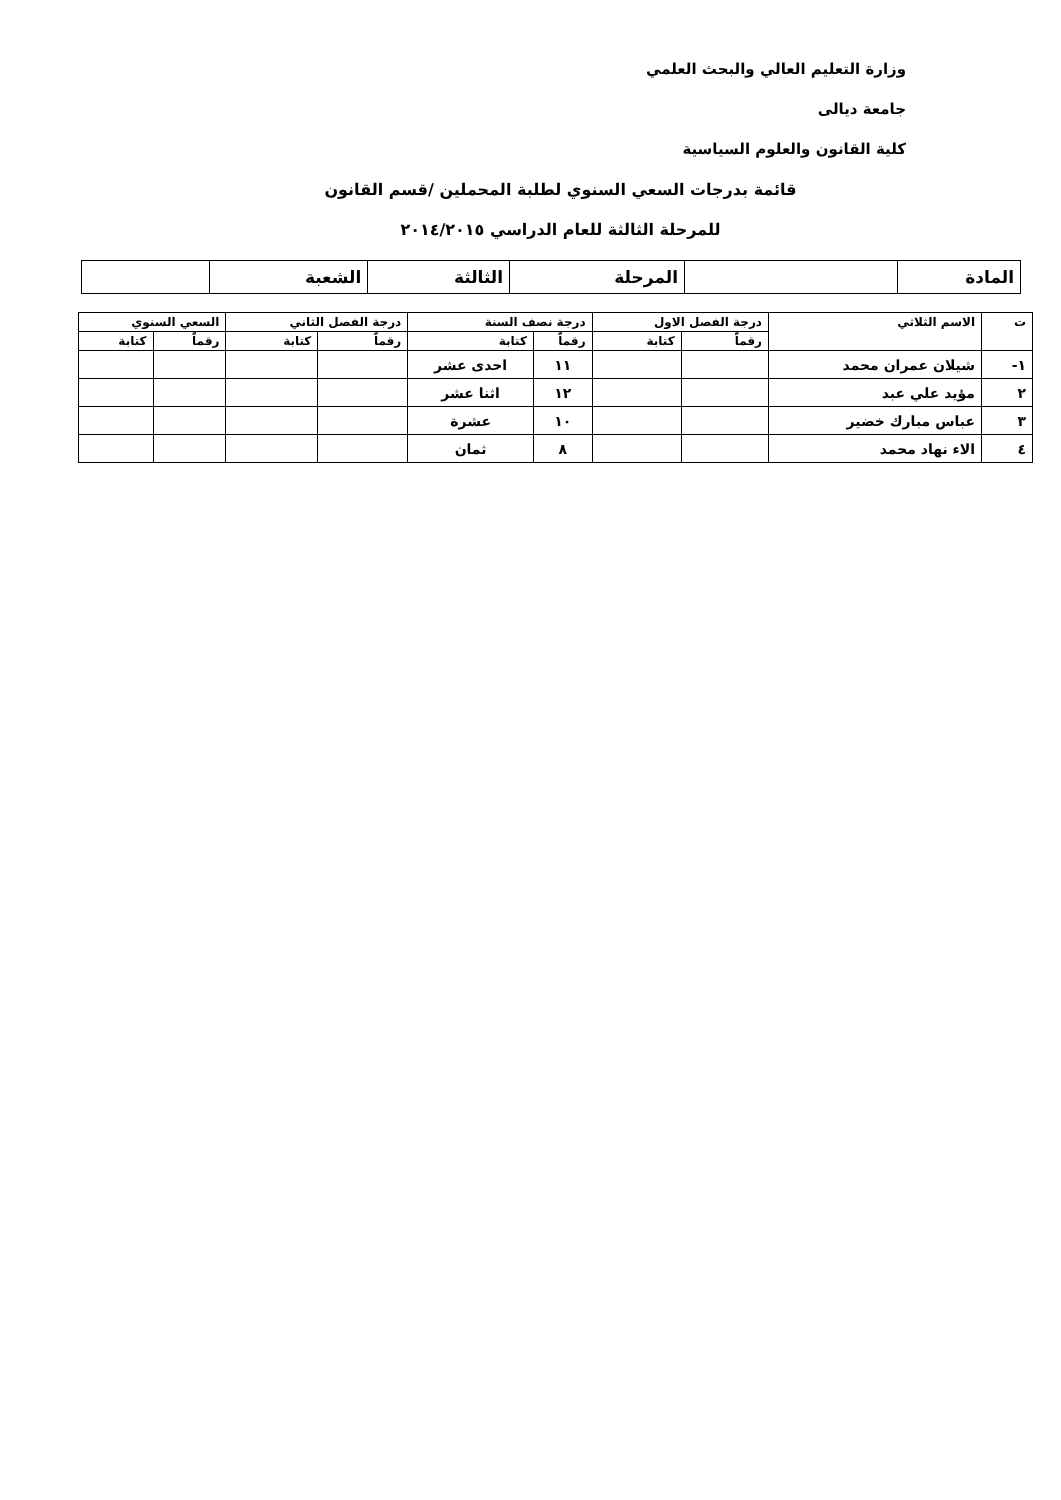وزارة التعليم العالي والبحث العلمي
جامعة ديالى
كلية القانون والعلوم السياسية
قائمة بدرجات السعي السنوي لطلبة المحملين /قسم القانون
للمرحلة الثالثة للعام الدراسي ٢٠١٤/٢٠١٥
| المادة | | المرحلة | الثالثة | الشعبة | |
| ت | الاسم الثلاثي | درجة الفصل الاول | | درجة نصف السنة | | درجة الفصل الثاني | | السعي السنوي | |
| --- | --- | --- | --- | --- | --- | --- | --- | --- | --- |
| | | رقماً | كتابة | رقماً | كتابة | رقماً | كتابة | رقماً | كتابة |
| ١- | شيلان عمران محمد | | | ١١ | احدى عشر | | | | |
| ٢ | مؤيد علي عبد | | | ١٢ | اثنا عشر | | | | |
| ٣ | عباس مبارك خضير | | | ١٠ | عشرة | | | | |
| ٤ | الاء نهاد محمد | | | ٨ | ثمان | | | | |